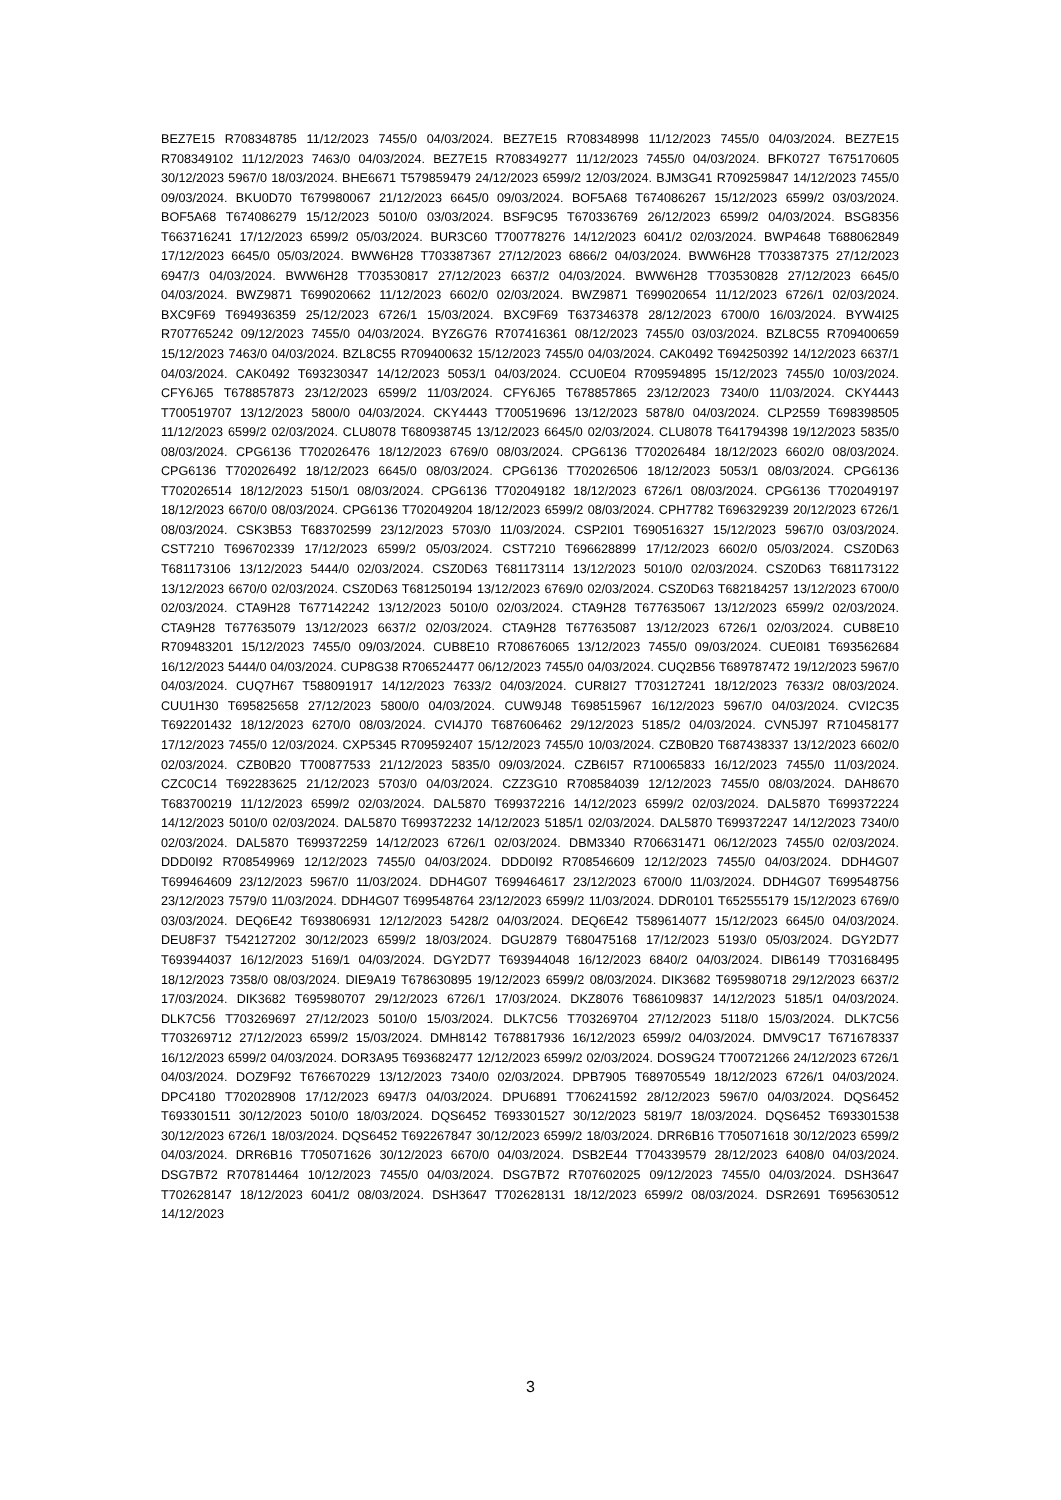BEZ7E15 R708348785 11/12/2023 7455/0 04/03/2024. BEZ7E15 R708348998 11/12/2023 7455/0 04/03/2024. BEZ7E15 R708349102 11/12/2023 7463/0 04/03/2024. BEZ7E15 R708349277 11/12/2023 7455/0 04/03/2024. BFK0727 T675170605 30/12/2023 5967/0 18/03/2024. BHE6671 T579859479 24/12/2023 6599/2 12/03/2024. BJM3G41 R709259847 14/12/2023 7455/0 09/03/2024. BKU0D70 T679980067 21/12/2023 6645/0 09/03/2024. BOF5A68 T674086267 15/12/2023 6599/2 03/03/2024. BOF5A68 T674086279 15/12/2023 5010/0 03/03/2024. BSF9C95 T670336769 26/12/2023 6599/2 04/03/2024. BSG8356 T663716241 17/12/2023 6599/2 05/03/2024. BUR3C60 T700778276 14/12/2023 6041/2 02/03/2024. BWP4648 T688062849 17/12/2023 6645/0 05/03/2024. BWW6H28 T703387367 27/12/2023 6866/2 04/03/2024. BWW6H28 T703387375 27/12/2023 6947/3 04/03/2024. BWW6H28 T703530817 27/12/2023 6637/2 04/03/2024. BWW6H28 T703530828 27/12/2023 6645/0 04/03/2024. BWZ9871 T699020662 11/12/2023 6602/0 02/03/2024. BWZ9871 T699020654 11/12/2023 6726/1 02/03/2024. BXC9F69 T694936359 25/12/2023 6726/1 15/03/2024. BXC9F69 T637346378 28/12/2023 6700/0 16/03/2024. BYW4I25 R707765242 09/12/2023 7455/0 04/03/2024. BYZ6G76 R707416361 08/12/2023 7455/0 03/03/2024. BZL8C55 R709400659 15/12/2023 7463/0 04/03/2024. BZL8C55 R709400632 15/12/2023 7455/0 04/03/2024. CAK0492 T694250392 14/12/2023 6637/1 04/03/2024. CAK0492 T693230347 14/12/2023 5053/1 04/03/2024. CCU0E04 R709594895 15/12/2023 7455/0 10/03/2024. CFY6J65 T678857873 23/12/2023 6599/2 11/03/2024. CFY6J65 T678857865 23/12/2023 7340/0 11/03/2024. CKY4443 T700519707 13/12/2023 5800/0 04/03/2024. CKY4443 T700519696 13/12/2023 5878/0 04/03/2024. CLP2559 T698398505 11/12/2023 6599/2 02/03/2024. CLU8078 T680938745 13/12/2023 6645/0 02/03/2024. CLU8078 T641794398 19/12/2023 5835/0 08/03/2024. CPG6136 T702026476 18/12/2023 6769/0 08/03/2024. CPG6136 T702026484 18/12/2023 6602/0 08/03/2024. CPG6136 T702026492 18/12/2023 6645/0 08/03/2024. CPG6136 T702026506 18/12/2023 5053/1 08/03/2024. CPG6136 T702026514 18/12/2023 5150/1 08/03/2024. CPG6136 T702049182 18/12/2023 6726/1 08/03/2024. CPG6136 T702049197 18/12/2023 6670/0 08/03/2024. CPG6136 T702049204 18/12/2023 6599/2 08/03/2024. CPH7782 T696329239 20/12/2023 6726/1 08/03/2024. CSK3B53 T683702599 23/12/2023 5703/0 11/03/2024. CSP2I01 T690516327 15/12/2023 5967/0 03/03/2024. CST7210 T696702339 17/12/2023 6599/2 05/03/2024. CST7210 T696628899 17/12/2023 6602/0 05/03/2024. CSZ0D63 T681173106 13/12/2023 5444/0 02/03/2024. CSZ0D63 T681173114 13/12/2023 5010/0 02/03/2024. CSZ0D63 T681173122 13/12/2023 6670/0 02/03/2024. CSZ0D63 T681250194 13/12/2023 6769/0 02/03/2024. CSZ0D63 T682184257 13/12/2023 6700/0 02/03/2024. CTA9H28 T677142242 13/12/2023 5010/0 02/03/2024. CTA9H28 T677635067 13/12/2023 6599/2 02/03/2024. CTA9H28 T677635079 13/12/2023 6637/2 02/03/2024. CTA9H28 T677635087 13/12/2023 6726/1 02/03/2024. CUB8E10 R709483201 15/12/2023 7455/0 09/03/2024. CUB8E10 R708676065 13/12/2023 7455/0 09/03/2024. CUE0I81 T693562684 16/12/2023 5444/0 04/03/2024. CUP8G38 R706524477 06/12/2023 7455/0 04/03/2024. CUQ2B56 T689787472 19/12/2023 5967/0 04/03/2024. CUQ7H67 T588091917 14/12/2023 7633/2 04/03/2024. CUR8I27 T703127241 18/12/2023 7633/2 08/03/2024. CUU1H30 T695825658 27/12/2023 5800/0 04/03/2024. CUW9J48 T698515967 16/12/2023 5967/0 04/03/2024. CVI2C35 T692201432 18/12/2023 6270/0 08/03/2024. CVI4J70 T687606462 29/12/2023 5185/2 04/03/2024. CVN5J97 R710458177 17/12/2023 7455/0 12/03/2024. CXP5345 R709592407 15/12/2023 7455/0 10/03/2024. CZB0B20 T687438337 13/12/2023 6602/0 02/03/2024. CZB0B20 T700877533 21/12/2023 5835/0 09/03/2024. CZB6I57 R710065833 16/12/2023 7455/0 11/03/2024. CZC0C14 T692283625 21/12/2023 5703/0 04/03/2024. CZZ3G10 R708584039 12/12/2023 7455/0 08/03/2024. DAH8670 T683700219 11/12/2023 6599/2 02/03/2024. DAL5870 T699372216 14/12/2023 6599/2 02/03/2024. DAL5870 T699372224 14/12/2023 5010/0 02/03/2024. DAL5870 T699372232 14/12/2023 5185/1 02/03/2024. DAL5870 T699372247 14/12/2023 7340/0 02/03/2024. DAL5870 T699372259 14/12/2023 6726/1 02/03/2024. DBM3340 R706631471 06/12/2023 7455/0 02/03/2024. DDD0I92 R708549969 12/12/2023 7455/0 04/03/2024. DDD0I92 R708546609 12/12/2023 7455/0 04/03/2024. DDH4G07 T699464609 23/12/2023 5967/0 11/03/2024. DDH4G07 T699464617 23/12/2023 6700/0 11/03/2024. DDH4G07 T699548756 23/12/2023 7579/0 11/03/2024. DDH4G07 T699548764 23/12/2023 6599/2 11/03/2024. DDR0101 T652555179 15/12/2023 6769/0 03/03/2024. DEQ6E42 T693806931 12/12/2023 5428/2 04/03/2024. DEQ6E42 T589614077 15/12/2023 6645/0 04/03/2024. DEU8F37 T542127202 30/12/2023 6599/2 18/03/2024. DGU2879 T680475168 17/12/2023 5193/0 05/03/2024. DGY2D77 T693944037 16/12/2023 5169/1 04/03/2024. DGY2D77 T693944048 16/12/2023 6840/2 04/03/2024. DIB6149 T703168495 18/12/2023 7358/0 08/03/2024. DIE9A19 T678630895 19/12/2023 6599/2 08/03/2024. DIK3682 T695980718 29/12/2023 6637/2 17/03/2024. DIK3682 T695980707 29/12/2023 6726/1 17/03/2024. DKZ8076 T686109837 14/12/2023 5185/1 04/03/2024. DLK7C56 T703269697 27/12/2023 5010/0 15/03/2024. DLK7C56 T703269704 27/12/2023 5118/0 15/03/2024. DLK7C56 T703269712 27/12/2023 6599/2 15/03/2024. DMH8142 T678817936 16/12/2023 6599/2 04/03/2024. DMV9C17 T671678337 16/12/2023 6599/2 04/03/2024. DOR3A95 T693682477 12/12/2023 6599/2 02/03/2024. DOS9G24 T700721266 24/12/2023 6726/1 04/03/2024. DOZ9F92 T676670229 13/12/2023 7340/0 02/03/2024. DPB7905 T689705549 18/12/2023 6726/1 04/03/2024. DPC4180 T702028908 17/12/2023 6947/3 04/03/2024. DPU6891 T706241592 28/12/2023 5967/0 04/03/2024. DQS6452 T693301511 30/12/2023 5010/0 18/03/2024. DQS6452 T693301527 30/12/2023 5819/7 18/03/2024. DQS6452 T693301538 30/12/2023 6726/1 18/03/2024. DQS6452 T692267847 30/12/2023 6599/2 18/03/2024. DRR6B16 T705071618 30/12/2023 6599/2 04/03/2024. DRR6B16 T705071626 30/12/2023 6670/0 04/03/2024. DSB2E44 T704339579 28/12/2023 6408/0 04/03/2024. DSG7B72 R707814464 10/12/2023 7455/0 04/03/2024. DSG7B72 R707602025 09/12/2023 7455/0 04/03/2024. DSH3647 T702628147 18/12/2023 6041/2 08/03/2024. DSH3647 T702628131 18/12/2023 6599/2 08/03/2024. DSR2691 T695630512 14/12/2023
3